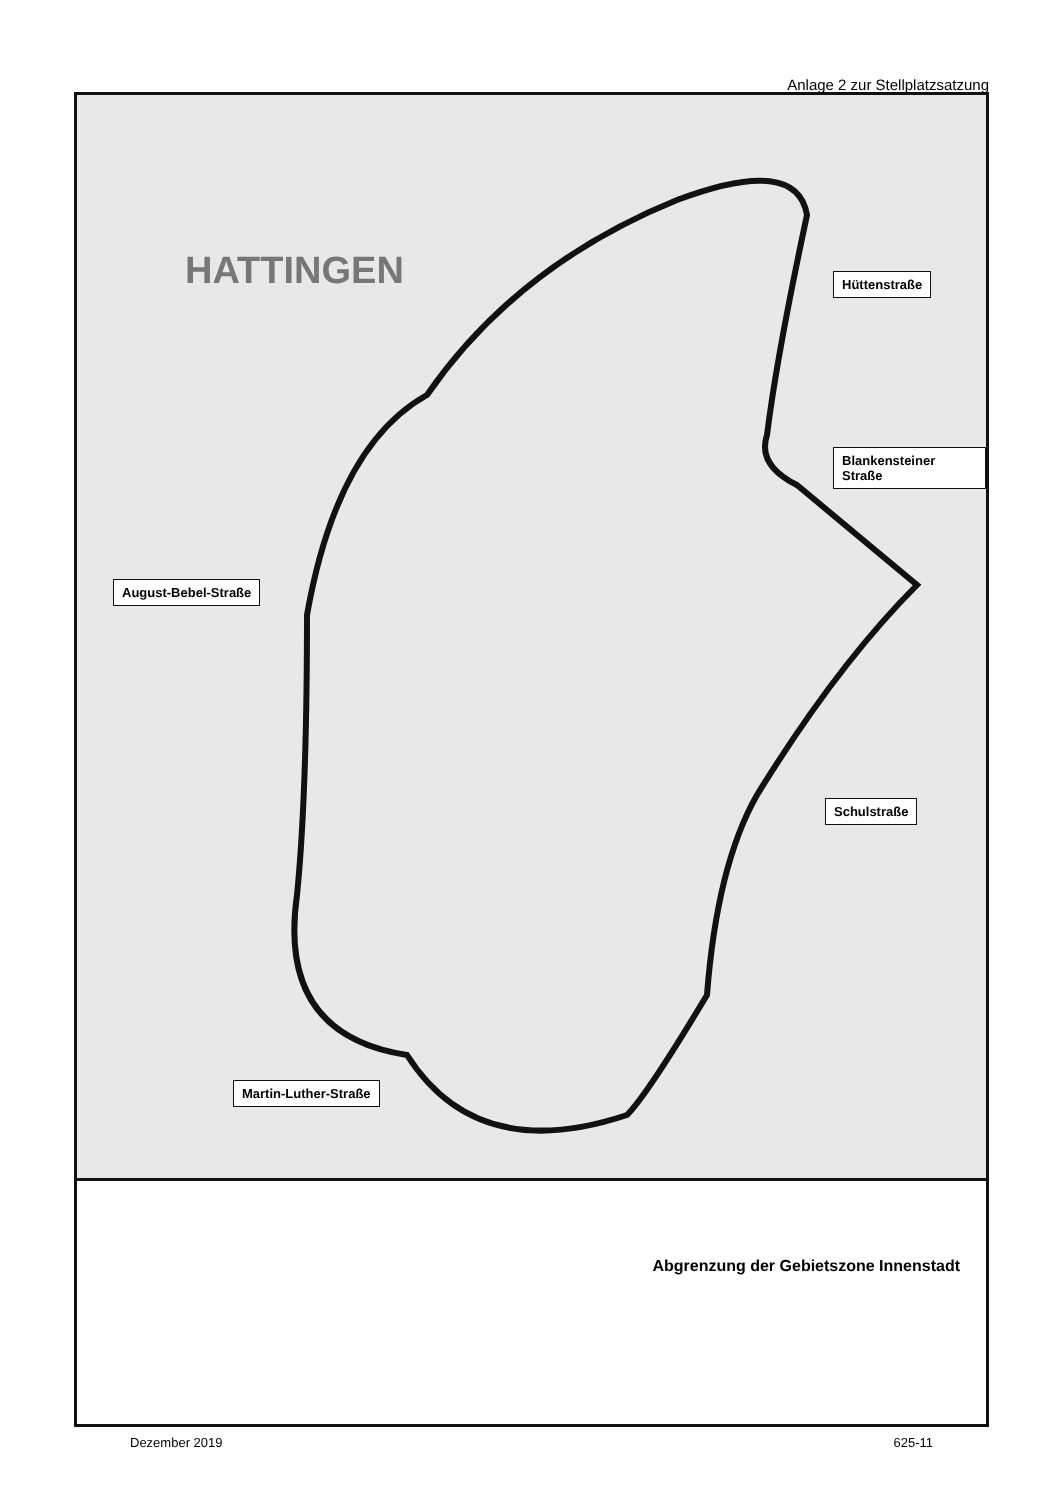Anlage 2 zur Stellplatzsatzung
HATTINGEN Hüttenstraße
Blankensteiner Straße
August-Bebel-Straße
Schulstraße
Martin-Luther-Straße
Abgrenzung der Gebietszone Innenstadt
Dezember 2019 625-11